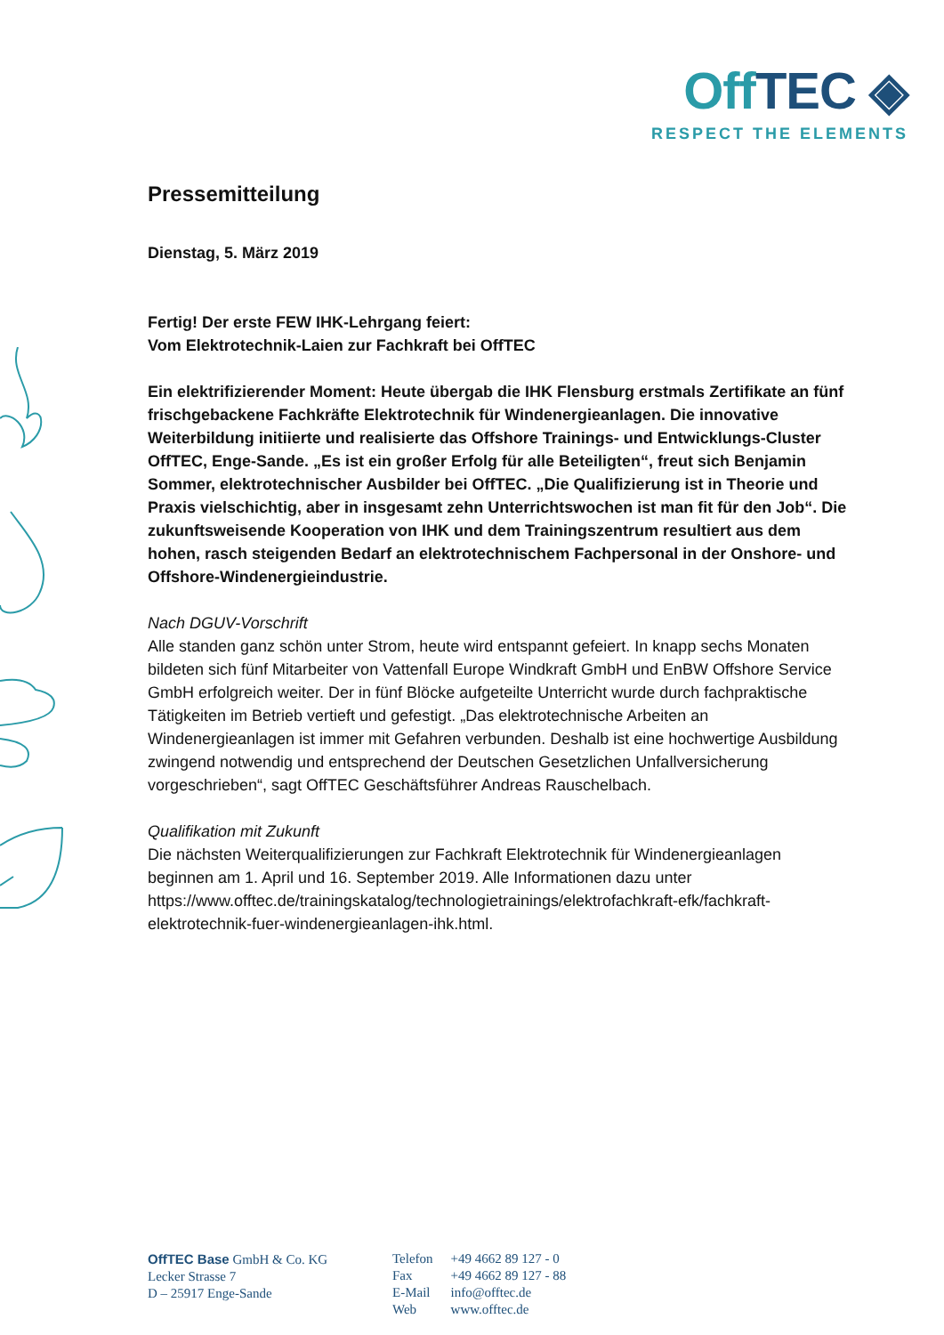Off TEC ◈
RESPECT THE ELEMENTS
Pressemitteilung
Dienstag, 5. März 2019
Fertig! Der erste FEW IHK-Lehrgang feiert:
Vom Elektrotechnik-Laien zur Fachkraft bei OffTEC
Ein elektrifizierender Moment: Heute übergab die IHK Flensburg erstmals Zertifikate an fünf frischgebackene Fachkräfte Elektrotechnik für Windenergieanlagen. Die innovative Weiterbildung initiierte und realisierte das Offshore Trainings- und Entwicklungs-Cluster OffTEC, Enge-Sande. „Es ist ein großer Erfolg für alle Beteiligten“, freut sich Benjamin Sommer, elektrotechnischer Ausbilder bei OffTEC. „Die Qualifizierung ist in Theorie und Praxis vielschichtig, aber in insgesamt zehn Unterrichtswochen ist man fit für den Job“. Die zukunftsweisende Kooperation von IHK und dem Trainingszentrum resultiert aus dem hohen, rasch steigenden Bedarf an elektrotechnischem Fachpersonal in der Onshore- und Offshore-Windenergieindustrie.
Nach DGUV-Vorschrift
Alle standen ganz schön unter Strom, heute wird entspannt gefeiert. In knapp sechs Monaten bildeten sich fünf Mitarbeiter von Vattenfall Europe Windkraft GmbH und EnBW Offshore Service GmbH erfolgreich weiter. Der in fünf Blöcke aufgeteilte Unterricht wurde durch fachpraktische Tätigkeiten im Betrieb vertieft und gefestigt. „Das elektrotechnische Arbeiten an Windenergieanlagen ist immer mit Gefahren verbunden. Deshalb ist eine hochwertige Ausbildung zwingend notwendig und entsprechend der Deutschen Gesetzlichen Unfallversicherung vorgeschrieben“, sagt OffTEC Geschäftsführer Andreas Rauschelbach.
Qualifikation mit Zukunft
Die nächsten Weiterqualifizierungen zur Fachkraft Elektrotechnik für Windenergieanlagen beginnen am 1. April und 16. September 2019. Alle Informationen dazu unter https://www.offtec.de/trainingskatalog/technologietrainings/elektrofachkraft-efk/fachkraft-elektrotechnik-fuer-windenergieanlagen-ihk.html.
OffTEC Base GmbH & Co. KG
Lecker Strasse 7
D – 25917 Enge-Sande
| Telefon | +49 4662 89 127 - 0 |
| Fax | +49 4662 89 127 - 88 |
| E-Mail | info@offtec.de |
| Web | www.offtec.de |